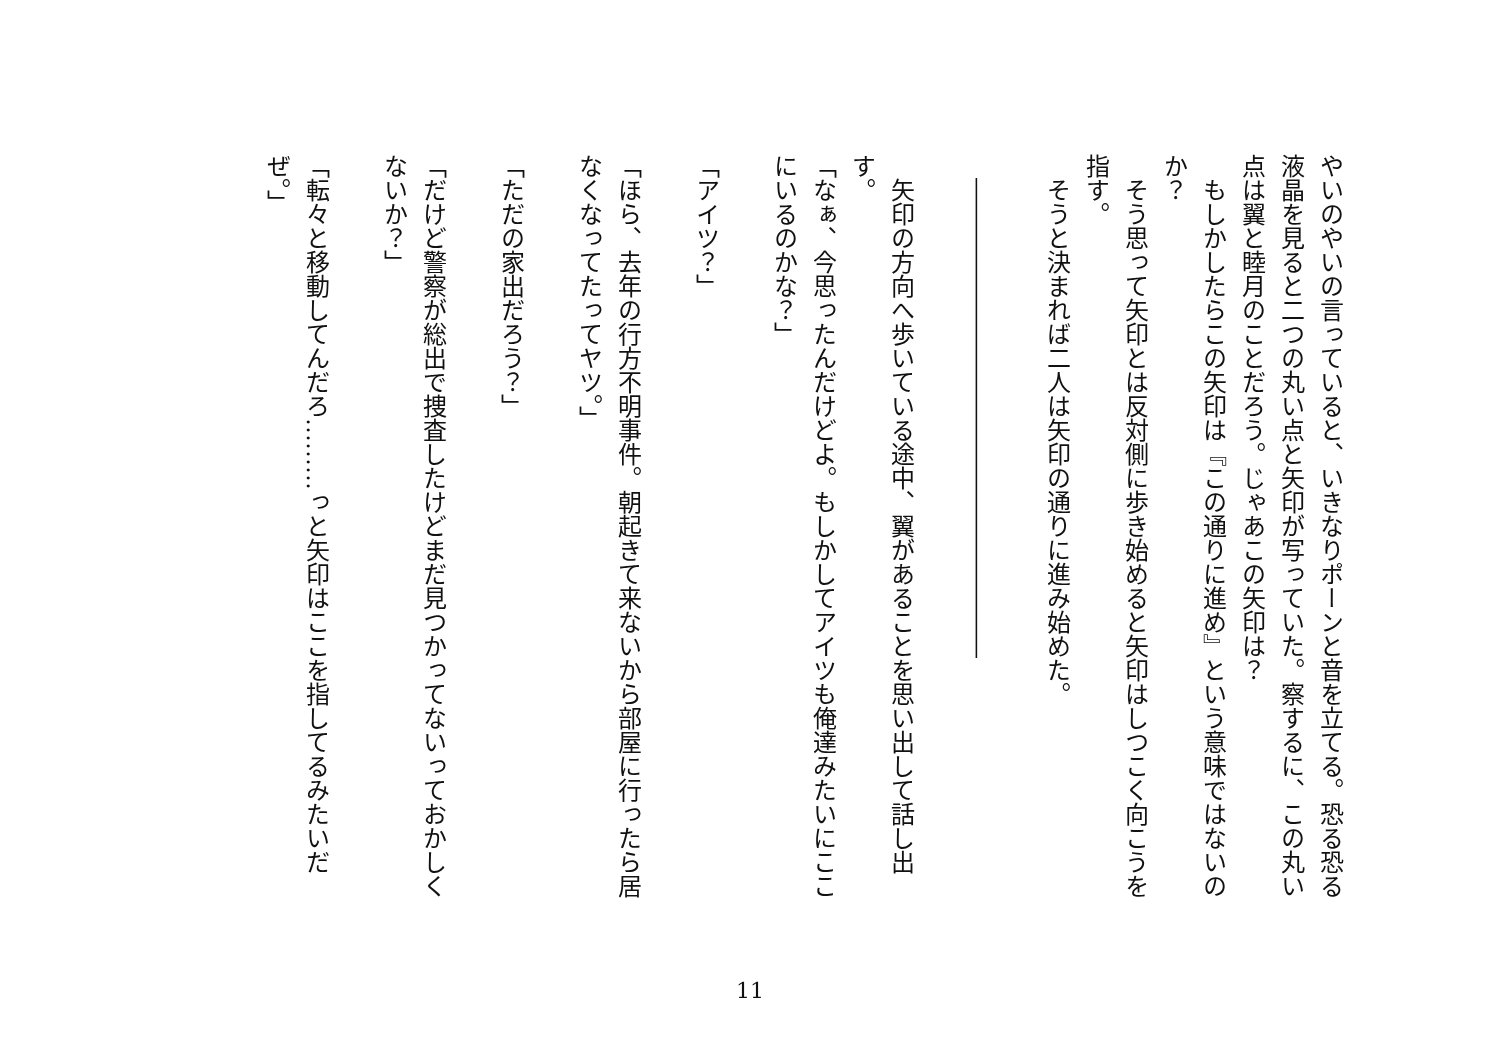やいのやいの言っていると、いきなりポーンと音を立てる。恐る恐る液晶を見ると二つの丸い点と矢印が写っていた。察するに、この丸い点は翼と睦月のことだろう。じゃあこの矢印は？
もしかしたらこの矢印は『この通りに進め』という意味ではないのか？
そう思って矢印とは反対側に歩き始めると矢印はしつこく向こうを指す。
そうと決まれば二人は矢印の通りに進み始めた。
――――――――――――――――――――
矢印の方向へ歩いている途中、翼があることを思い出して話し出す。
「なぁ、今思ったんだけどよ。もしかしてアイツも俺達みたいにここにいるのかな？」
「アイツ？」
「ほら、去年の行方不明事件。朝起きて来ないから部屋に行ったら居なくなってたってヤツ。」
「ただの家出だろう？」
「だけど警察が総出で捜査したけどまだ見つかってないっておかしくないか？」
「転々と移動してんだろ………っと矢印はここを指してるみたいだぜ。」
11